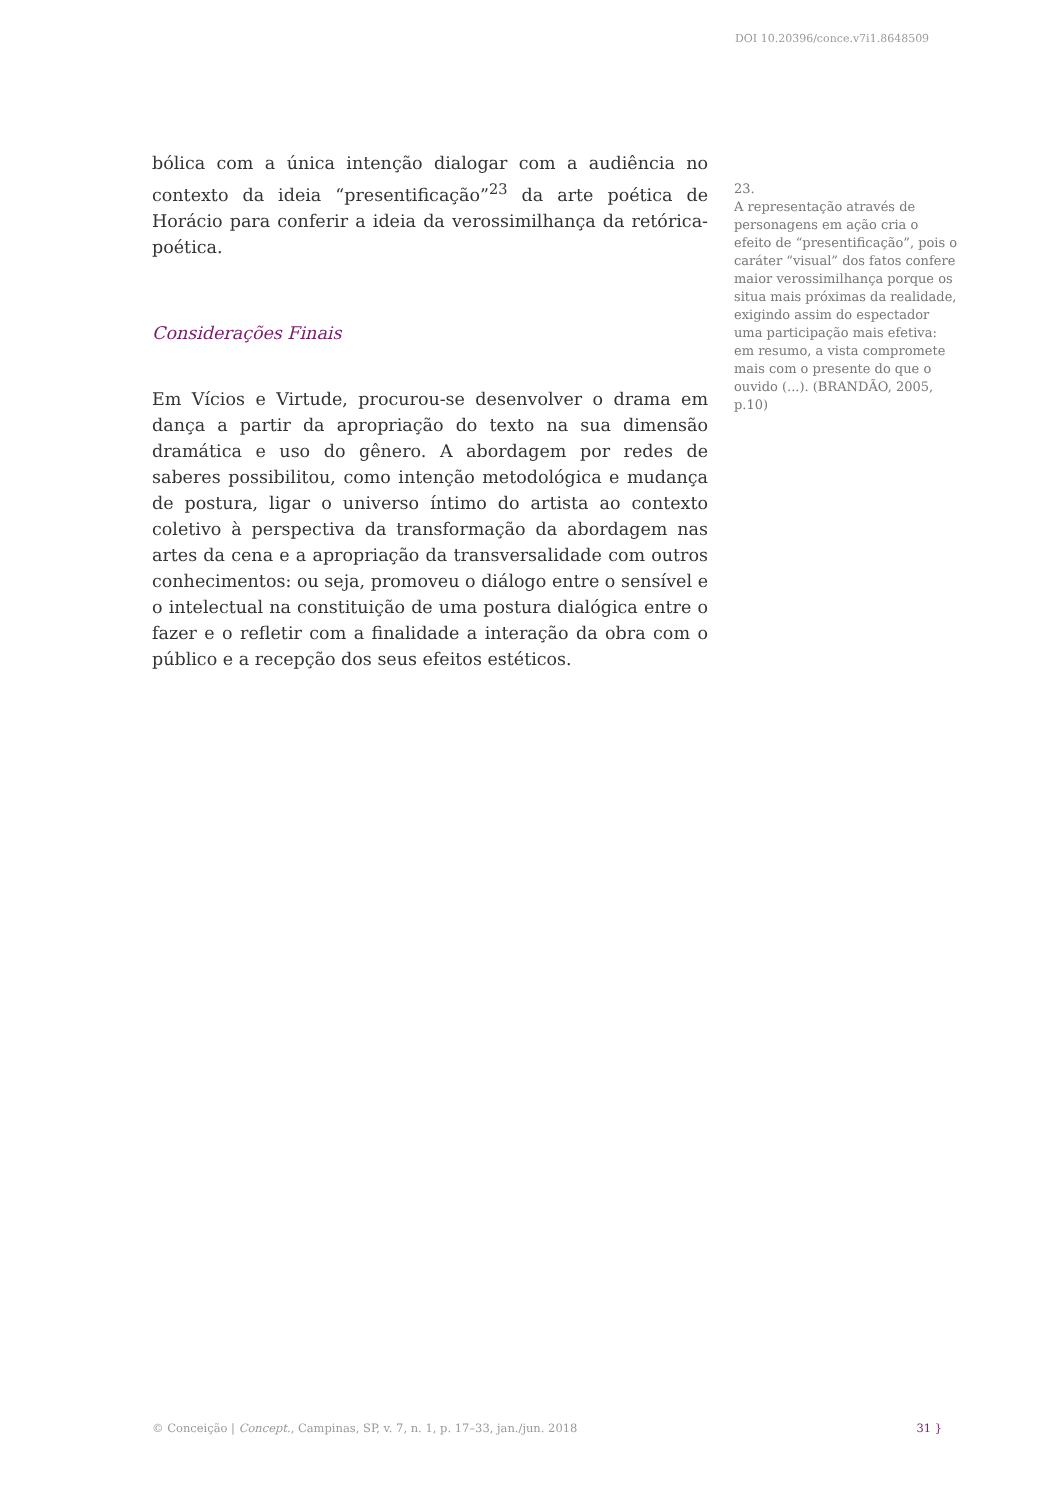DOI 10.20396/conce.v7i1.8648509
bólica com a única intenção dialogar com a audiência no contexto da ideia “presentificação”<sup>23</sup> da arte poética de Horácio para conferir a ideia da verossimilhança da retórica-poética.
Considerações Finais
Em Vícios e Virtude, procurou-se desenvolver o drama em dança a partir da apropriação do texto na sua dimensão dramática e uso do gênero. A abordagem por redes de saberes possibilitou, como intenção metodológica e mudança de postura, ligar o universo íntimo do artista ao contexto coletivo à perspectiva da transformação da abordagem nas artes da cena e a apropriação da transversalidade com outros conhecimentos: ou seja, promoveu o diálogo entre o sensível e o intelectual na constituição de uma postura dialógica entre o fazer e o refletir com a finalidade a interação da obra com o público e a recepção dos seus efeitos estéticos.
23.
A representação através de personagens em ação cria o efeito de “presentificação”, pois o caráter “visual” dos fatos confere maior verossimilhança porque os situa mais próximas da realidade, exigindo assim do espectador uma participação mais efetiva: em resumo, a vista compromete mais com o presente do que o ouvido (...). (BRANDÃO, 2005, p.10)
© Conceição | Concept., Campinas, SP, v. 7, n. 1, p. 17–33, jan./jun. 2018 31 }